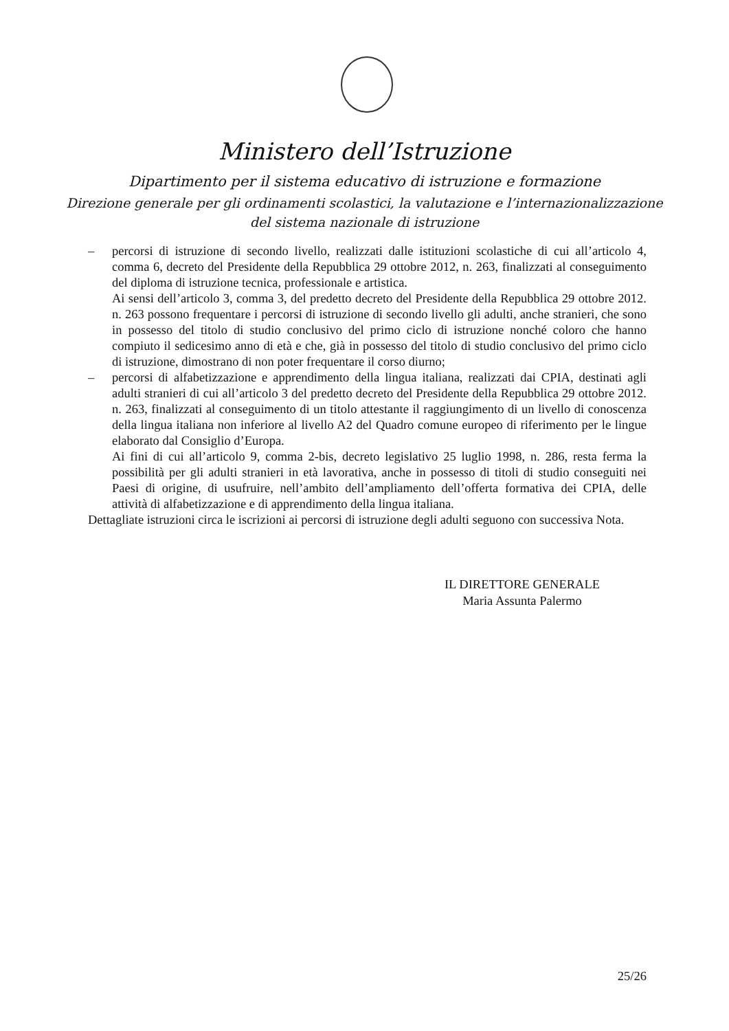Ministero dell’Istruzione
Dipartimento per il sistema educativo di istruzione e formazione
Direzione generale per gli ordinamenti scolastici, la valutazione e l’internazionalizzazione
del sistema nazionale di istruzione
– percorsi di istruzione di secondo livello, realizzati dalle istituzioni scolastiche di cui all’articolo 4, comma 6, decreto del Presidente della Repubblica 29 ottobre 2012, n. 263, finalizzati al conseguimento del diploma di istruzione tecnica, professionale e artistica.
Ai sensi dell’articolo 3, comma 3, del predetto decreto del Presidente della Repubblica 29 ottobre 2012. n. 263 possono frequentare i percorsi di istruzione di secondo livello gli adulti, anche stranieri, che sono in possesso del titolo di studio conclusivo del primo ciclo di istruzione nonché coloro che hanno compiuto il sedicesimo anno di età e che, già in possesso del titolo di studio conclusivo del primo ciclo di istruzione, dimostrano di non poter frequentare il corso diurno;
– percorsi di alfabetizzazione e apprendimento della lingua italiana, realizzati dai CPIA, destinati agli adulti stranieri di cui all’articolo 3 del predetto decreto del Presidente della Repubblica 29 ottobre 2012. n. 263, finalizzati al conseguimento di un titolo attestante il raggiungimento di un livello di conoscenza della lingua italiana non inferiore al livello A2 del Quadro comune europeo di riferimento per le lingue elaborato dal Consiglio d’Europa.
Ai fini di cui all’articolo 9, comma 2-bis, decreto legislativo 25 luglio 1998, n. 286, resta ferma la possibilità per gli adulti stranieri in età lavorativa, anche in possesso di titoli di studio conseguiti nei Paesi di origine, di usufruire, nell’ambito dell’ampliamento dell’offerta formativa dei CPIA, delle attività di alfabetizzazione e di apprendimento della lingua italiana.
Dettagliate istruzioni circa le iscrizioni ai percorsi di istruzione degli adulti seguono con successiva Nota.
IL DIRETTORE GENERALE
Maria Assunta Palermo
25/26